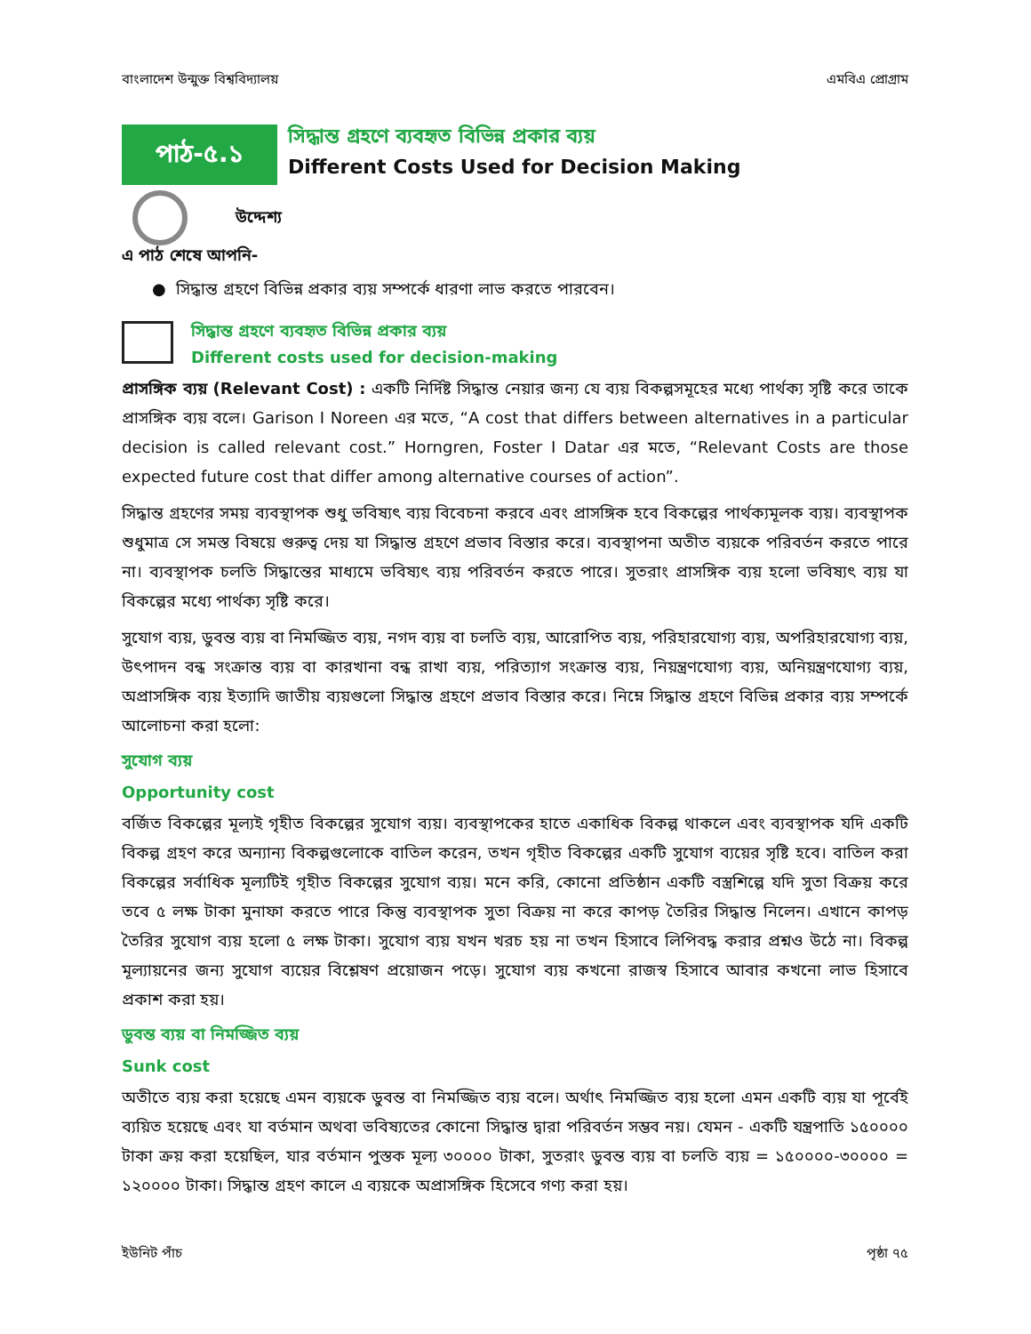বাংলাদেশ উন্মুক্ত বিশ্ববিদ্যালয় এমবিএ প্রোগ্রাম
পাঠ-৫.১
সিদ্ধান্ত গ্রহণে ব্যবহৃত বিভিন্ন প্রকার ব্যয়
Different Costs Used for Decision Making
উদ্দেশ্য
এ পাঠ শেষে আপনি-
● সিদ্ধান্ত গ্রহণে বিভিন্ন প্রকার ব্যয় সম্পর্কে ধারণা লাভ করতে পারবেন।
সিদ্ধান্ত গ্রহণে ব্যবহৃত বিভিন্ন প্রকার ব্যয়
Different costs used for decision-making
প্রাসঙ্গিক ব্যয় (Relevant Cost) : একটি নির্দিষ্ট সিদ্ধান্ত নেয়ার জন্য যে ব্যয় বিকল্পসমূহের মধ্যে পার্থক্য সৃষ্টি করে তাকে প্রাসঙ্গিক ব্যয় বলে। Garison I Noreen এর মতে, “A cost that differs between alternatives in a particular decision is called relevant cost.” Horngren, Foster I Datar এর মতে, “Relevant Costs are those expected future cost that differ among alternative courses of action”.
সিদ্ধান্ত গ্রহণের সময় ব্যবস্থাপক শুধু ভবিষ্যৎ ব্যয় বিবেচনা করবে এবং প্রাসঙ্গিক হবে বিকল্পের পার্থক্যমূলক ব্যয়। ব্যবস্থাপক শুধুমাত্র সে সমস্ত বিষয়ে গুরুত্ব দেয় যা সিদ্ধান্ত গ্রহণে প্রভাব বিস্তার করে। ব্যবস্থাপনা অতীত ব্যয়কে পরিবর্তন করতে পারে না। ব্যবস্থাপক চলতি সিদ্ধান্তের মাধ্যমে ভবিষ্যৎ ব্যয় পরিবর্তন করতে পারে। সুতরাং প্রাসঙ্গিক ব্যয় হলো ভবিষ্যৎ ব্যয় যা বিকল্পের মধ্যে পার্থক্য সৃষ্টি করে।
সুযোগ ব্যয়, ডুবন্ত ব্যয় বা নিমজ্জিত ব্যয়, নগদ ব্যয় বা চলতি ব্যয়, আরোপিত ব্যয়, পরিহারযোগ্য ব্যয়, অপরিহারযোগ্য ব্যয়, উৎপাদন বন্ধ সংক্রান্ত ব্যয় বা কারখানা বন্ধ রাখা ব্যয়, পরিত্যাগ সংক্রান্ত ব্যয়, নিয়ন্ত্রণযোগ্য ব্যয়, অনিয়ন্ত্রণযোগ্য ব্যয়, অপ্রাসঙ্গিক ব্যয় ইত্যাদি জাতীয় ব্যয়গুলো সিদ্ধান্ত গ্রহণে প্রভাব বিস্তার করে। নিম্নে সিদ্ধান্ত গ্রহণে বিভিন্ন প্রকার ব্যয় সম্পর্কে আলোচনা করা হলো:
সুযোগ ব্যয়
Opportunity cost
বর্জিত বিকল্পের মূল্যই গৃহীত বিকল্পের সুযোগ ব্যয়। ব্যবস্থাপকের হাতে একাধিক বিকল্প থাকলে এবং ব্যবস্থাপক যদি একটি বিকল্প গ্রহণ করে অন্যান্য বিকল্পগুলোকে বাতিল করেন, তখন গৃহীত বিকল্পের একটি সুযোগ ব্যয়ের সৃষ্টি হবে। বাতিল করা বিকল্পের সর্বাধিক মূল্যটিই গৃহীত বিকল্পের সুযোগ ব্যয়। মনে করি, কোনো প্রতিষ্ঠান একটি বস্ত্রশিল্পে যদি সুতা বিক্রয় করে তবে ৫ লক্ষ টাকা মুনাফা করতে পারে কিন্তু ব্যবস্থাপক সুতা বিক্রয় না করে কাপড় তৈরির সিদ্ধান্ত নিলেন। এখানে কাপড় তৈরির সুযোগ ব্যয় হলো ৫ লক্ষ টাকা। সুযোগ ব্যয় যখন খরচ হয় না তখন হিসাবে লিপিবদ্ধ করার প্রশ্নও উঠে না। বিকল্প মূল্যায়নের জন্য সুযোগ ব্যয়ের বিশ্লেষণ প্রয়োজন পড়ে। সুযোগ ব্যয় কখনো রাজস্ব হিসাবে আবার কখনো লাভ হিসাবে প্রকাশ করা হয়।
ডুবন্ত ব্যয় বা নিমজ্জিত ব্যয়
Sunk cost
অতীতে ব্যয় করা হয়েছে এমন ব্যয়কে ডুবন্ত বা নিমজ্জিত ব্যয় বলে। অর্থাৎ নিমজ্জিত ব্যয় হলো এমন একটি ব্যয় যা পূর্বেই ব্যয়িত হয়েছে এবং যা বর্তমান অথবা ভবিষ্যতের কোনো সিদ্ধান্ত দ্বারা পরিবর্তন সম্ভব নয়। যেমন - একটি যন্ত্রপাতি ১৫০০০০ টাকা ক্রয় করা হয়েছিল, যার বর্তমান পুস্তক মূল্য ৩০০০০ টাকা, সুতরাং ডুবন্ত ব্যয় বা চলতি ব্যয় = ১৫০০০০-৩০০০০ = ১২০০০০ টাকা। সিদ্ধান্ত গ্রহণ কালে এ ব্যয়কে অপ্রাসঙ্গিক হিসেবে গণ্য করা হয়।
ইউনিট পাঁচ পৃষ্ঠা ৭৫